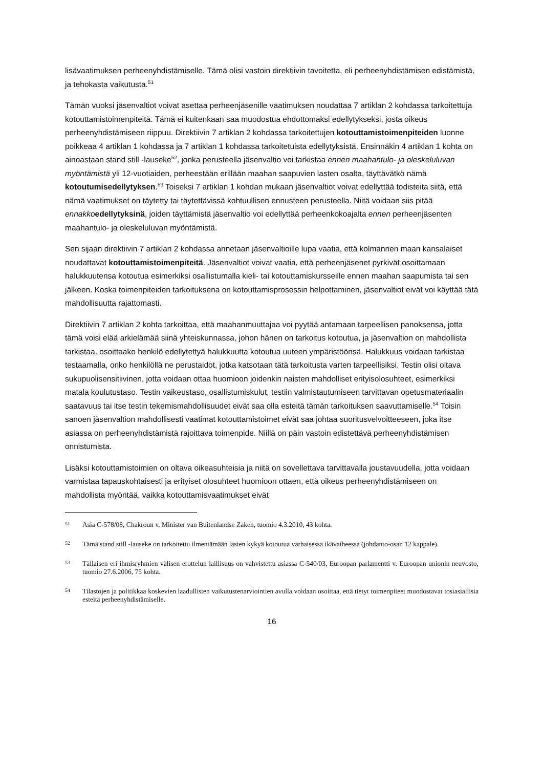lisävaatimuksen perheenyhdistämiselle. Tämä olisi vastoin direktiivin tavoitetta, eli perheenyhdistämisen edistämistä, ja tehokasta vaikutusta.<sup>51</sup>
Tämän vuoksi jäsenvaltiot voivat asettaa perheenjäsenille vaatimuksen noudattaa 7 artiklan 2 kohdassa tarkoitettuja kotouttamistoimenpiteitä. Tämä ei kuitenkaan saa muodostua ehdottomaksi edellytykseksi, josta oikeus perheenyhdistämiseen riippuu. Direktiivin 7 artiklan 2 kohdassa tarkoitettujen kotouttamistoimenpiteiden luonne poikkeaa 4 artiklan 1 kohdassa ja 7 artiklan 1 kohdassa tarkoitetuista edellytyksistä. Ensinnäkin 4 artiklan 1 kohta on ainoastaan stand still -lauseke<sup>52</sup>, jonka perusteella jäsenvaltio voi tarkistaa ennen maahantulo- ja oleskeluluvan myöntämistä yli 12-vuotiaiden, perheestään erillään maahan saapuvien lasten osalta, täyttävätkö nämä kotoutumisedellytyksen.<sup>53</sup> Toiseksi 7 artiklan 1 kohdan mukaan jäsenvaltiot voivat edellyttää todisteita siitä, että nämä vaatimukset on täytetty tai täytettävissä kohtuullisen ennusteen perusteella. Niitä voidaan siis pitää ennakko edellytyksinä, joiden täyttämistä jäsenvaltio voi edellyttää perheenkokoajalta ennen perheenjäsenten maahantulo- ja oleskeluluvan myöntämistä.
Sen sijaan direktiivin 7 artiklan 2 kohdassa annetaan jäsenvaltioille lupa vaatia, että kolmannen maan kansalaiset noudattavat kotouttamistoimenpiteitä. Jäsenvaltiot voivat vaatia, että perheenjäsenet pyrkivät osoittamaan halukkuutensa kotoutua esimerkiksi osallistumalla kieli- tai kotouttamiskursseille ennen maahan saapumista tai sen jälkeen. Koska toimenpiteiden tarkoituksena on kotouttamisprosessin helpottaminen, jäsenvaltiot eivät voi käyttää tätä mahdollisuutta rajattomasti.
Direktiivin 7 artiklan 2 kohta tarkoittaa, että maahanmuuttajaa voi pyytää antamaan tarpeellisen panoksensa, jotta tämä voisi elää arkielämää siinä yhteiskunnassa, johon hänen on tarkoitus kotoutua, ja jäsenvaltion on mahdollista tarkistaa, osoittaako henkilö edellytettyä halukkuutta kotoutua uuteen ympäristöönsä. Halukkuus voidaan tarkistaa testaamalla, onko henkilöllä ne perustaidot, jotka katsotaan tätä tarkoitusta varten tarpeellisiksi. Testin olisi oltava sukupuolisensitiivinen, jotta voidaan ottaa huomioon joidenkin naisten mahdolliset erityisolosuhteet, esimerkiksi matala koulutustaso. Testin vaikeustaso, osallistumiskulut, testiin valmistautumiseen tarvittavan opetusmateriaalin saatavuus tai itse testin tekemismahdollisuudet eivät saa olla esteitä tämän tarkoituksen saavuttamiselle.<sup>54</sup> Toisin sanoen jäsenvaltion mahdollisesti vaatimat kotouttamistoimet eivät saa johtaa suoritusvelvoitteeseen, joka itse asiassa on perheenyhdistämistä rajoittava toimenpide. Niillä on päin vastoin edistettävä perheenyhdistämisen onnistumista.
Lisäksi kotouttamistoimien on oltava oikeasuhteisia ja niitä on sovellettava tarvittavalla joustavuudella, jotta voidaan varmistaa tapauskohtaisesti ja erityiset olosuhteet huomioon ottaen, että oikeus perheenyhdistämiseen on mahdollista myöntää, vaikka kotouttamisvaatimukset eivät
51 Asia C-578/08, Chakroun v. Minister van Buitenlandse Zaken, tuomio 4.3.2010, 43 kohta.
52 Tämä stand still -lauseke on tarkoitettu ilmentämään lasten kykyä kotoutua varhaisessa ikävaiheessa (johdanto-osan 12 kappale).
53 Tällaisen eri ihmisryhmien välisen erottelun laillisuus on vahvistettu asiassa C-540/03, Euroopan parlamentti v. Euroopan unionin neuvosto, tuomio 27.6.2006, 75 kohta.
54 Tilastojen ja politikkaa koskevien laadullisten vaikutustenarviointien avulla voidaan osoittaa, että tietyt toimenpiteet muodostavat tosiasiallisia esteitä perheenyhdistämiselle.
16